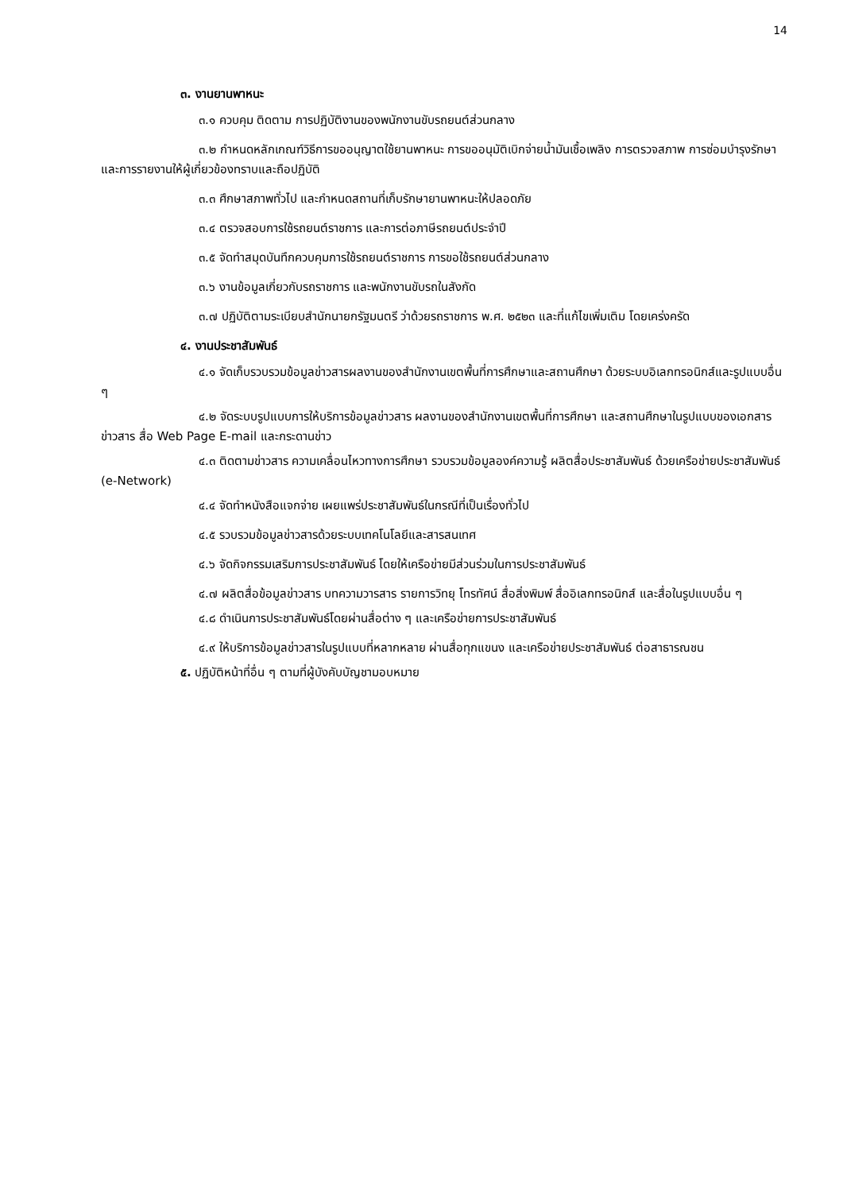14
๓. งานยานพาหนะ
๓.๑ ควบคุม ติดตาม การปฏิบัติงานของพนักงานขับรถยนต์ส่วนกลาง
๓.๒ กำหนดหลักเกณฑ์วิธีการขออนุญาตใช้ยานพาหนะ การขออนุมัติเบิกจ่ายน้ำมันเชื้อเพลิง การตรวจสภาพ การซ่อมบำรุงรักษา และการรายงานให้ผู้เกี่ยวข้องทราบและถือปฏิบัติ
๓.๓ ศึกษาสภาพทั่วไป และกำหนดสถานที่เก็บรักษายานพาหนะให้ปลอดภัย
๓.๔ ตรวจสอบการใช้รถยนต์ราชการ และการต่อภาษีรถยนต์ประจำปี
๓.๕ จัดทำสมุดบันทึกควบคุมการใช้รถยนต์ราชการ การขอใช้รถยนต์ส่วนกลาง
๓.๖ งานข้อมูลเกี่ยวกับรถราชการ และพนักงานขับรถในสังกัด
๓.๗ ปฏิบัติตามระเบียบสำนักนายกรัฐมนตรี ว่าด้วยรถราชการ พ.ศ. ๒๕๒๓ และที่แก้ไขเพิ่มเติม โดยเคร่งครัด
๔. งานประชาสัมพันธ์
๔.๑ จัดเก็บรวบรวมข้อมูลข่าวสารผลงานของสำนักงานเขตพื้นที่การศึกษาและสถานศึกษา ด้วยระบบอิเลกทรอนิกส์และรูปแบบอื่น ๆ
๔.๒ จัดระบบรูปแบบการให้บริการข้อมูลข่าวสาร ผลงานของสำนักงานเขตพื้นที่การศึกษา และสถานศึกษาในรูปแบบของเอกสาร ข่าวสาร สื่อ Web Page E-mail และกระดานข่าว
๔.๓ ติดตามข่าวสาร ความเคลื่อนไหวทางการศึกษา รวบรวมข้อมูลองค์ความรู้ ผลิตสื่อประชาสัมพันธ์ ด้วยเครือข่ายประชาสัมพันธ์ (e-Network)
๔.๔ จัดทำหนังสือแจกจ่าย เผยแพร่ประชาสัมพันธ์ในกรณีที่เป็นเรื่องทั่วไป
๔.๕ รวบรวมข้อมูลข่าวสารด้วยระบบเทคโนโลยีและสารสนเทศ
๔.๖ จัดกิจกรรมเสริมการประชาสัมพันธ์ โดยให้เครือข่ายมีส่วนร่วมในการประชาสัมพันธ์
๔.๗ ผลิตสื่อข้อมูลข่าวสาร บทความวารสาร รายการวิทยุ โทรทัศน์ สื่อสิ่งพิมพ์ สื่ออิเลกทรอนิกส์ และสื่อในรูปแบบอื่น ๆ
๔.๘ ดำเนินการประชาสัมพันธ์โดยผ่านสื่อต่าง ๆ และเครือข่ายการประชาสัมพันธ์
๔.๙ ให้บริการข้อมูลข่าวสารในรูปแบบที่หลากหลาย ผ่านสื่อทุกแขนง และเครือข่ายประชาสัมพันธ์ ต่อสาธารณชน
๕. ปฏิบัติหน้าที่อื่น ๆ ตามที่ผู้บังคับบัญชามอบหมาย